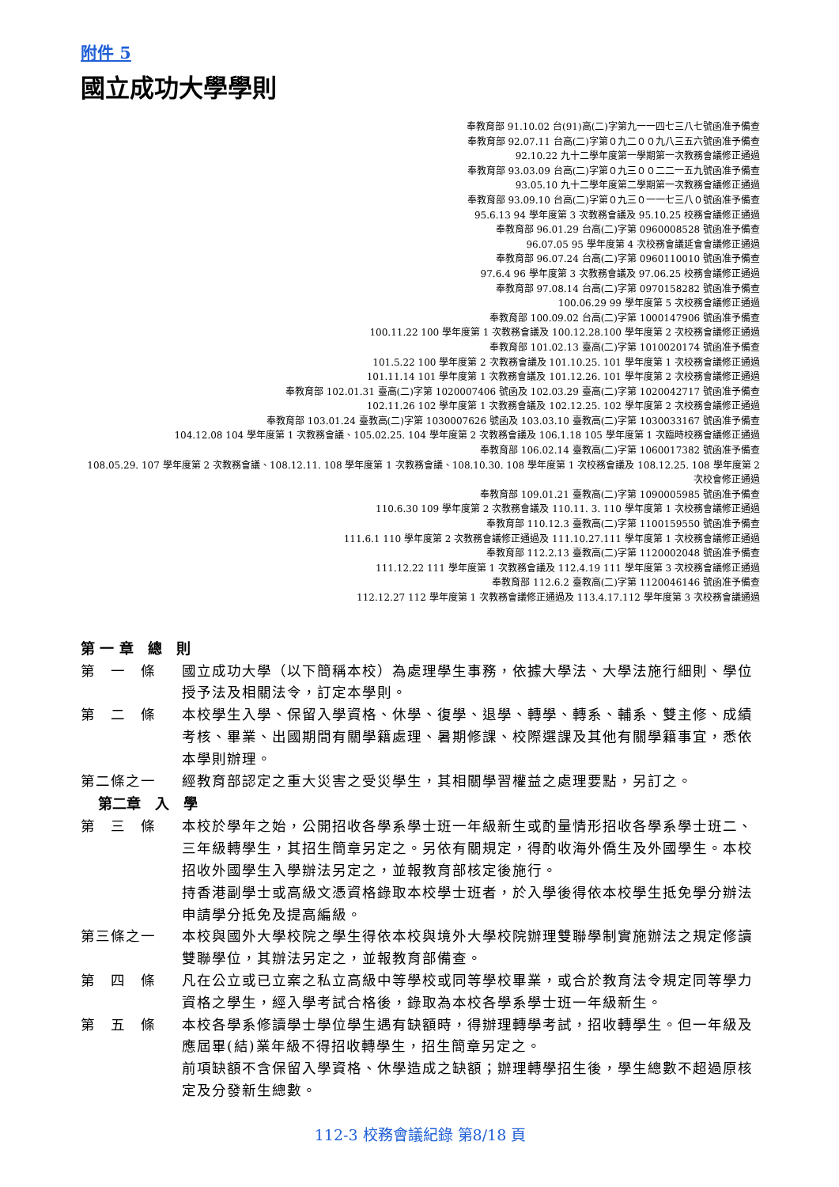附件 5
國立成功大學學則
奉教育部 91.10.02 台(91)高(二)字第九一一四七三八七號函准予備查
奉教育部 92.07.11 台高(二)字第０九二００九八三五六號函准予備查
92.10.22 九十二學年度第一學期第一次教務會議修正通過
奉教育部 93.03.09 台高(二)字第０九三００二二一五九號函准予備查
93.05.10 九十二學年度第二學期第一次教務會議修正通過
奉教育部 93.09.10 台高(二)字第０九三０一一七三八０號函准予備查
95.6.13 94 學年度第 3 次教務會議及 95.10.25 校務會議修正通過
奉教育部 96.01.29 台高(二)字第 0960008528 號函准予備查
96.07.05 95 學年度第 4 次校務會議延會會議修正通過
奉教育部 96.07.24 台高(二)字第 0960110010 號函准予備查
97.6.4 96 學年度第 3 次教務會議及 97.06.25 校務會議修正通過
奉教育部 97.08.14 台高(二)字第 0970158282 號函准予備查
100.06.29 99 學年度第 5 次校務會議修正通過
奉教育部 100.09.02 台高(二)字第 1000147906 號函准予備查
100.11.22 100 學年度第 1 次教務會議及 100.12.28.100 學年度第 2 次校務會議修正通過
奉教育部 101.02.13 臺高(二)字第 1010020174 號函准予備查
101.5.22 100 學年度第 2 次教務會議及 101.10.25. 101 學年度第 1 次校務會議修正通過
101.11.14 101 學年度第 1 次教務會議及 101.12.26. 101 學年度第 2 次校務會議修正通過
奉教育部 102.01.31 臺高(二)字第 1020007406 號函及 102.03.29 臺高(二)字第 1020042717 號函准予備查
102.11.26 102 學年度第 1 次教務會議及 102.12.25. 102 學年度第 2 次校務會議修正通過
奉教育部 103.01.24 臺教高(二)字第 1030007626 號函及 103.03.10 臺教高(二)字第 1030033167 號函准予備查
104.12.08 104 學年度第 1 次教務會議、105.02.25. 104 學年度第 2 次教務會議及 106.1.18 105 學年度第 1 次臨時校務會議修正通過
奉教育部 106.02.14 臺教高(二)字第 1060017382 號函准予備查
108.05.29. 107 學年度第 2 次教務會議、108.12.11. 108 學年度第 1 次教務會議、108.10.30. 108 學年度第 1 次校務會議及 108.12.25. 108 學年度第 2 次校會修正通過
奉教育部 109.01.21 臺教高(二)字第 1090005985 號函准予備查
110.6.30 109 學年度第 2 次教務會議及 110.11. 3. 110 學年度第 1 次校務會議修正通過
奉教育部 110.12.3 臺教高(二)字第 1100159550 號函准予備查
111.6.1 110 學年度第 2 次教務會議修正通過及 111.10.27.111 學年度第 1 次校務會議修正通過
奉教育部 112.2.13 臺教高(二)字第 1120002048 號函准予備查
111.12.22 111 學年度第 1 次教務會議及 112.4.19 111 學年度第 3 次校務會議修正通過
奉教育部 112.6.2 臺教高(二)字第 1120046146 號函准予備查
112.12.27 112 學年度第 1 次教務會議修正通過及 113.4.17.112 學年度第 3 次校務會議通過
第 一 章　總　則
第　一　條 國立成功大學（以下簡稱本校）為處理學生事務，依據大學法、大學法施行細則、學位授予法及相關法令，訂定本學則。
第　二　條 本校學生入學、保留入學資格、休學、復學、退學、轉學、轉系、輔系、雙主修、成績考核、畢業、出國期間有關學籍處理、暑期修課、校際選課及其他有關學籍事宜，悉依本學則辦理。
第二條之一 經教育部認定之重大災害之受災學生，其相關學習權益之處理要點，另訂之。
第二章　入　學
第　三　條 本校於學年之始，公開招收各學系學士班一年級新生或酌量情形招收各學系學士班二、三年級轉學生，其招生簡章另定之。另依有關規定，得酌收海外僑生及外國學生。本校招收外國學生入學辦法另定之，並報教育部核定後施行。
持香港副學士或高級文憑資格錄取本校學士班者，於入學後得依本校學生抵免學分辦法申請學分抵免及提高編級。
第三條之一 本校與國外大學校院之學生得依本校與境外大學校院辦理雙聯學制實施辦法之規定修讀雙聯學位，其辦法另定之，並報教育部備查。
第　四　條 凡在公立或已立案之私立高級中等學校或同等學校畢業，或合於教育法令規定同等學力資格之學生，經入學考試合格後，錄取為本校各學系學士班一年級新生。
第　五　條 本校各學系修讀學士學位學生遇有缺額時，得辦理轉學考試，招收轉學生。但一年級及應屆畢(結)業年級不得招收轉學生，招生簡章另定之。
前項缺額不含保留入學資格、休學造成之缺額；辦理轉學招生後，學生總數不超過原核定及分發新生總數。
112-3 校務會議紀錄 第8/18 頁